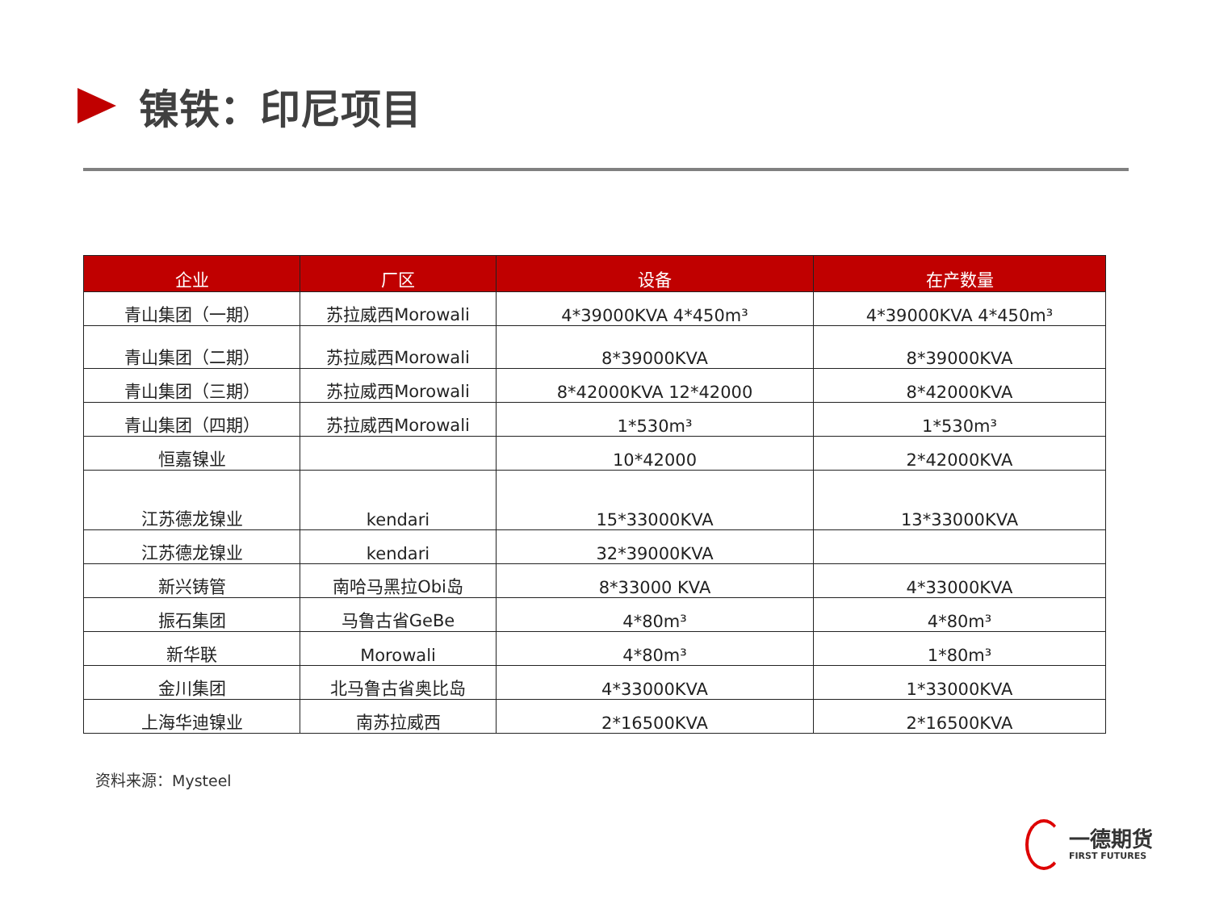镍铁：印尼项目
| 企业 | 厂区 | 设备 | 在产数量 |
| --- | --- | --- | --- |
| 青山集团（一期） | 苏拉威西Morowali | 4*39000KVA 4*450m³ | 4*39000KVA 4*450m³ |
| 青山集团（二期） | 苏拉威西Morowali | 8*39000KVA | 8*39000KVA |
| 青山集团（三期） | 苏拉威西Morowali | 8*42000KVA 12*42000 | 8*42000KVA |
| 青山集团（四期） | 苏拉威西Morowali | 1*530m³ | 1*530m³ |
| 恒嘉镍业 | | 10*42000 | 2*42000KVA |
| 江苏德龙镍业 | kendari | 15*33000KVA | 13*33000KVA |
| 江苏德龙镍业 | kendari | 32*39000KVA | |
| 新兴铸管 | 南哈马黑拉Obi岛 | 8*33000 KVA | 4*33000KVA |
| 振石集团 | 马鲁古省GeBe | 4*80m³ | 4*80m³ |
| 新华联 | Morowali | 4*80m³ | 1*80m³ |
| 金川集团 | 北马鲁古省奥比岛 | 4*33000KVA | 1*33000KVA |
| 上海华迪镍业 | 南苏拉威西 | 2*16500KVA | 2*16500KVA |
资料来源：Mysteel
一德期货
FIRST FUTURES